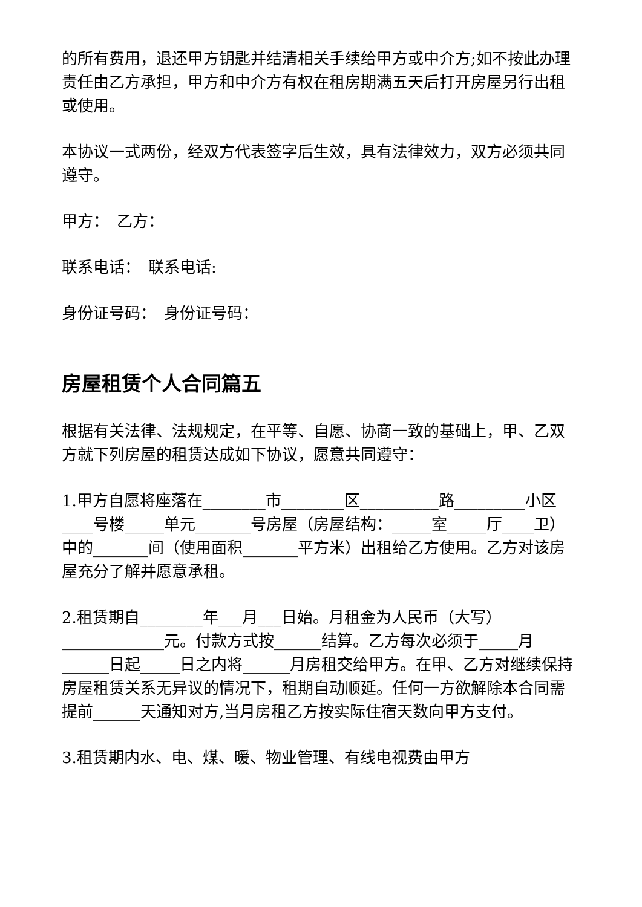的所有费用，退还甲方钥匙并结清相关手续给甲方或中介方;如不按此办理责任由乙方承担，甲方和中介方有权在租房期满五天后打开房屋另行出租或使用。
本协议一式两份，经双方代表签字后生效，具有法律效力，双方必须共同遵守。
甲方：　乙方：
联系电话：　联系电话:
身份证号码：　身份证号码：
房屋租赁个人合同篇五
根据有关法律、法规规定，在平等、自愿、协商一致的基础上，甲、乙双方就下列房屋的租赁达成如下协议，愿意共同遵守：
1.甲方自愿将座落在________市________区__________路_________小区____号楼_____单元_______号房屋（房屋结构：_____室_____厅____卫）中的_______间（使用面积_______平方米）出租给乙方使用。乙方对该房屋充分了解并愿意承租。
2.租赁期自________年___月___日始。月租金为人民币（大写）_____________元。付款方式按______结算。乙方每次必须于_____月______日起_____日之内将______月房租交给甲方。在甲、乙方对继续保持房屋租赁关系无异议的情况下，租期自动顺延。任何一方欲解除本合同需提前______天通知对方,当月房租乙方按实际住宿天数向甲方支付。
3.租赁期内水、电、煤、暖、物业管理、有线电视费由甲方